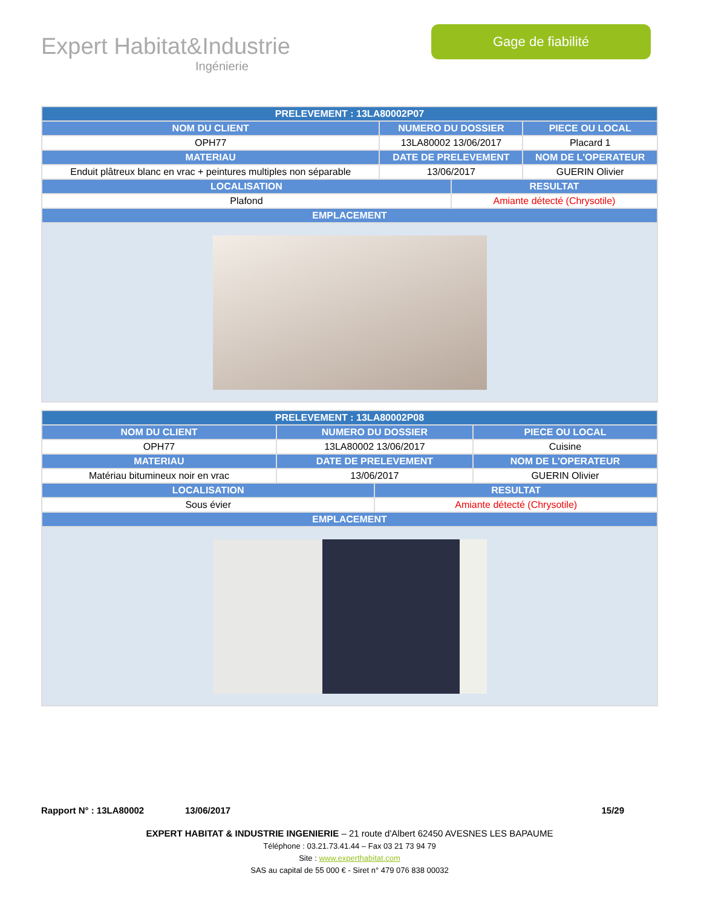Expert Habitat&Industrie
Ingénierie
Gage de fiabilité
| PRELEVEMENT : 13LA80002P07 | | | |
| --- | --- | --- | --- |
| NOM DU CLIENT | NUMERO DU DOSSIER | | PIECE OU LOCAL |
| OPH77 | 13LA80002 13/06/2017 | | Placard 1 |
| MATERIAU | DATE DE PRELEVEMENT | | NOM DE L'OPERATEUR |
| Enduit plâtreux blanc en vrac + peintures multiples non séparable | 13/06/2017 | | GUERIN Olivier |
| LOCALISATION | | RESULTAT | |
| Plafond | | Amiante détecté (Chrysotile) | |
| EMPLACEMENT | | | |
| PRELEVEMENT : 13LA80002P08 | | | |
| --- | --- | --- | --- |
| NOM DU CLIENT | NUMERO DU DOSSIER | | PIECE OU LOCAL |
| OPH77 | 13LA80002 13/06/2017 | | Cuisine |
| MATERIAU | DATE DE PRELEVEMENT | | NOM DE L'OPERATEUR |
| Matériau bitumineux noir en vrac | 13/06/2017 | | GUERIN Olivier |
| LOCALISATION | | RESULTAT | |
| Sous évier | | Amiante détecté (Chrysotile) | |
| EMPLACEMENT | | | |
Rapport N° : 13LA80002 13/06/2017 15/29
EXPERT HABITAT & INDUSTRIE INGENIERIE – 21 route d'Albert 62450 AVESNES LES BAPAUME
Téléphone : 03.21.73.41.44 – Fax 03 21 73 94 79
Site : www.experthabitat.com
SAS au capital de 55 000 € - Siret n° 479 076 838 00032